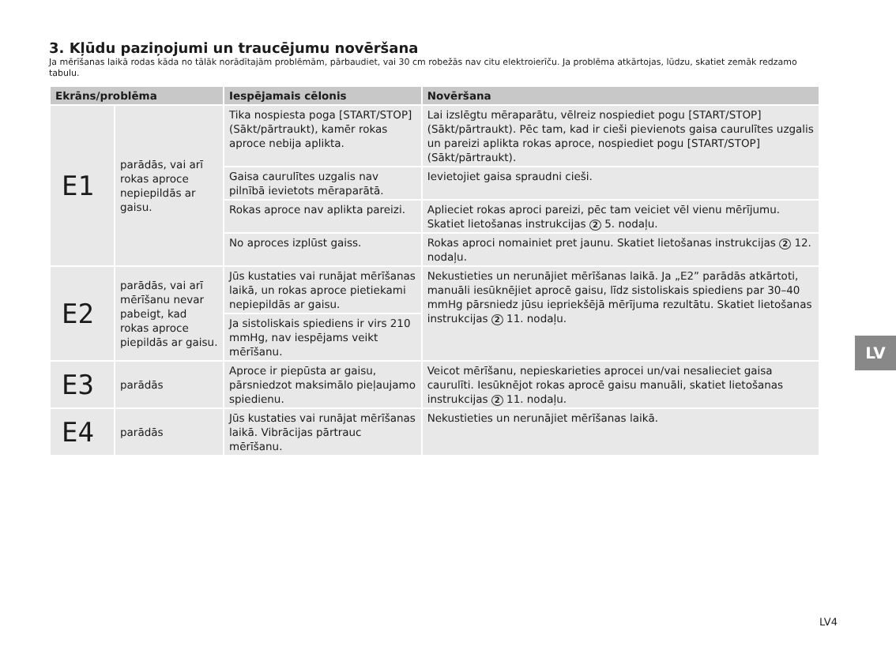3. Kļūdu paziņojumi un traucējumu novēršana
Ja mērīšanas laikā rodas kāda no tālāk norādītajām problēmām, pārbaudiet, vai 30 cm robežās nav citu elektroierīču. Ja problēma atkārtojas, lūdzu, skatiet zemāk redzamo tabulu.
| Ekrāns/problēma | | Iespējamais cēlonis | Novēršana |
| --- | --- | --- | --- |
| E1 | parādās, vai arī rokas aproce nepiepildās ar gaisu. | Tika nospiesta poga [START/STOP] (Sākt/pārtraukt), kamēr rokas aproce nebija aplikta. | Lai izslēgtu mēraparātu, vēlreiz nospiediet pogu [START/STOP] (Sākt/pārtraukt). Pēc tam, kad ir cieši pievienots gaisa caurulītes uzgalis un pareizi aplikta rokas aproce, nospiediet pogu [START/STOP] (Sākt/pārtraukt). |
| | | Gaisa caurulītes uzgalis nav pilnībā ievietots mēraparātā. | Ievietojiet gaisa spraudni cieši. |
| | | Rokas aproce nav aplikta pareizi. | Aplieciet rokas aproci pareizi, pēc tam veiciet vēl vienu mērījumu. Skatiet lietošanas instrukcijas 2 5. nodaļu. |
| | | No aproces izplūst gaiss. | Rokas aproci nomainiet pret jaunu. Skatiet lietošanas instrukcijas 2 12. nodaļu. |
| E2 | parādās, vai arī mērīšanu nevar pabeigt, kad rokas aproce piepildās ar gaisu. | Jūs kustaties vai runājat mērīšanas laikā, un rokas aproce pietiekami nepiepildās ar gaisu. | Nekustieties un nerunājiet mērīšanas laikā. Ja „E2” parādās atkārtoti, manuāli iesūknējiet aprocē gaisu, līdz sistoliskais spiediens par 30–40 mmHg pārsniedz jūsu iepriekšējā mērījuma rezultātu. Skatiet lietošanas instrukcijas 2 11. nodaļu. |
| | | Ja sistoliskais spiediens ir virs 210 mmHg, nav iespējams veikt mērīšanu. | |
| E3 | parādās | Aproce ir piepūsta ar gaisu, pārsniedzot maksimālo pieļaujamo spiedienu. | Veicot mērīšanu, nepieskarieties aprocei un/vai nesalieciet gaisa caurulīti. Iesūknējot rokas aprocē gaisu manuāli, skatiet lietošanas instrukcijas 2 11. nodaļu. |
| E4 | parādās | Jūs kustaties vai runājat mērīšanas laikā. Vibrācijas pārtrauc mērīšanu. | Nekustieties un nerunājiet mērīšanas laikā. |
LV
LV4